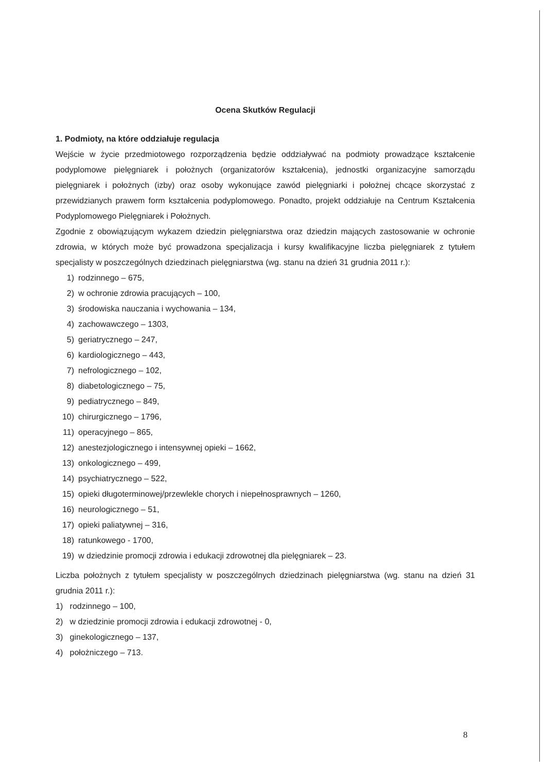Ocena Skutków Regulacji
1. Podmioty, na które oddziałuje regulacja
Wejście w życie przedmiotowego rozporządzenia będzie oddziaływać na podmioty prowadzące kształcenie podyplomowe pielęgniarek i położnych (organizatorów kształcenia), jednostki organizacyjne samorządu pielęgniarek i położnych (izby) oraz osoby wykonujące zawód pielęgniarki i położnej chcące skorzystać z przewidzianych prawem form kształcenia podyplomowego. Ponadto, projekt oddziałuje na Centrum Kształcenia Podyplomowego Pielęgniarek i Położnych.
Zgodnie z obowiązującym wykazem dziedzin pielęgniarstwa oraz dziedzin mających zastosowanie w ochronie zdrowia, w których może być prowadzona specjalizacja i kursy kwalifikacyjne liczba pielęgniarek z tytułem specjalisty w poszczególnych dziedzinach pielęgniarstwa (wg. stanu na dzień 31 grudnia 2011 r.):
1) rodzinnego – 675,
2) w ochronie zdrowia pracujących – 100,
3) środowiska nauczania i wychowania – 134,
4) zachowawczego – 1303,
5) geriatrycznego – 247,
6) kardiologicznego – 443,
7) nefrologicznego – 102,
8) diabetologicznego – 75,
9) pediatrycznego – 849,
10) chirurgicznego – 1796,
11) operacyjnego – 865,
12) anestezjologicznego i intensywnej opieki – 1662,
13) onkologicznego – 499,
14) psychiatrycznego – 522,
15) opieki długoterminowej/przewlekle chorych i niepełnosprawnych – 1260,
16) neurologicznego – 51,
17) opieki paliatywnej – 316,
18) ratunkowego - 1700,
19) w dziedzinie promocji zdrowia i edukacji zdrowotnej dla pielęgniarek – 23.
Liczba położnych z tytułem specjalisty w poszczególnych dziedzinach pielęgniarstwa (wg. stanu na dzień 31 grudnia 2011 r.):
1) rodzinnego – 100,
2) w dziedzinie promocji zdrowia i edukacji zdrowotnej - 0,
3) ginekologicznego – 137,
4) położniczego – 713.
8